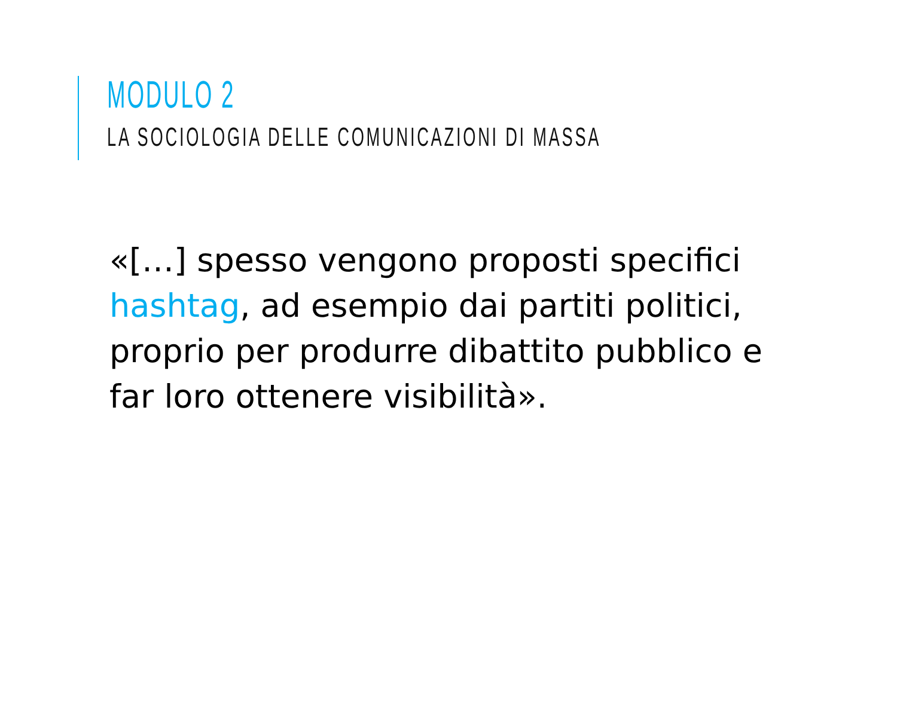MODULO 2
LA SOCIOLOGIA DELLE COMUNICAZIONI DI MASSA
«[…] spesso vengono proposti specifici hashtag, ad esempio dai partiti politici, proprio per produrre dibattito pubblico e far loro ottenere visibilità».